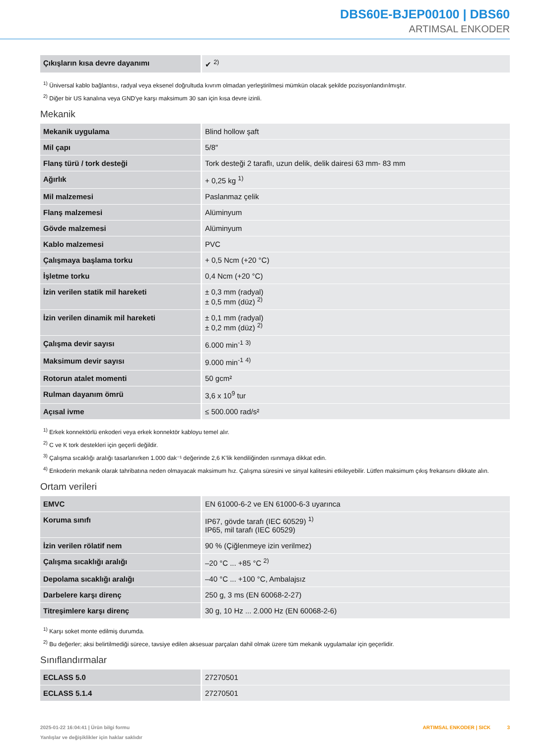DBS60E-BJEP00100 | DBS60
ARTIMSAL ENKODER
| Çıkışların kısa devre dayanımı | ✔ <sup>2)</sup> |
<sup>1)</sup> Üniversal kablo bağlantısı, radyal veya eksenel doğrultuda kıvrım olmadan yerleştirilmesi mümkün olacak şekilde pozisyonlandırılmıştır.
<sup>2)</sup> Diğer bir US kanalına veya GND'ye karşı maksimum 30 san için kısa devre izinli.
Mekanik
| Mekanik uygulama | Blind hollow şaft |
| Mil çapı | 5/8″ |
| Flanş türü / tork desteği | Tork desteği 2 taraflı, uzun delik, delik dairesi 63 mm- 83 mm |
| Ağırlık | + 0,25 kg <sup>1)</sup> |
| Mil malzemesi | Paslanmaz çelik |
| Flanş malzemesi | Alüminyum |
| Gövde malzemesi | Alüminyum |
| Kablo malzemesi | PVC |
| Çalışmaya başlama torku | + 0,5 Ncm (+20 °C) |
| İşletme torku | 0,4 Ncm (+20 °C) |
| İzin verilen statik mil hareketi | ± 0,3 mm (radyal) ± 0,5 mm (düz) <sup>2)</sup> |
| İzin verilen dinamik mil hareketi | ± 0,1 mm (radyal) ± 0,2 mm (düz) <sup>2)</sup> |
| Çalışma devir sayısı | 6.000 min<sup>-1</sup> <sup>3)</sup> |
| Maksimum devir sayısı | 9.000 min<sup>-1</sup> <sup>4)</sup> |
| Rotorun atalet momenti | 50 gcm² |
| Rulman dayanım ömrü | 3,6 x 10<sup>9</sup> tur |
| Açısal ivme | ≤ 500.000 rad/s² |
<sup>1)</sup> Erkek konnektörlü enkoderi veya erkek konnektör kabloyu temel alır.
<sup>2)</sup> C ve K tork destekleri için geçerli değildir.
<sup>3)</sup> Çalışma sıcaklığı aralığı tasarlanırken 1.000 dak⁻¹ değerinde 2,6 K’lik kendiliğinden ısınmaya dikkat edin.
<sup>4)</sup> Enkoderin mekanik olarak tahribatına neden olmayacak maksimum hız. Çalışma süresini ve sinyal kalitesini etkileyebilir. Lütfen maksimum çıkış frekansını dikkate alın.
Ortam verileri
| EMVC | EN 61000-6-2 ve EN 61000-6-3 uyarınca |
| Koruma sınıfı | IP67, gövde tarafı (IEC 60529) <sup>1)</sup> IP65, mil tarafı (IEC 60529) |
| İzin verilen rölatif nem | 90 % (Çiğlenmeye izin verilmez) |
| Çalışma sıcaklığı aralığı | –20 °C ... +85 °C <sup>2)</sup> |
| Depolama sıcaklığı aralığı | –40 °C ... +100 °C, Ambalajsız |
| Darbelere karşı direnç | 250 g, 3 ms (EN 60068-2-27) |
| Titreşimlere karşı direnç | 30 g, 10 Hz ... 2.000 Hz (EN 60068-2-6) |
<sup>1)</sup> Karşı soket monte edilmiş durumda.
<sup>2)</sup> Bu değerler; aksi belirtilmediği sürece, tavsiye edilen aksesuar parçaları dahil olmak üzere tüm mekanik uygulamalar için geçerlidir.
Sınıflandırmalar
| ECLASS 5.0 | 27270501 |
| ECLASS 5.1.4 | 27270501 |
ARTIMSAL ENKODER | SICK 3 2025-01-22 16:04:41 | Ürün bilgi formu
Yanlışlar ve değişiklikler için haklar saklıdır